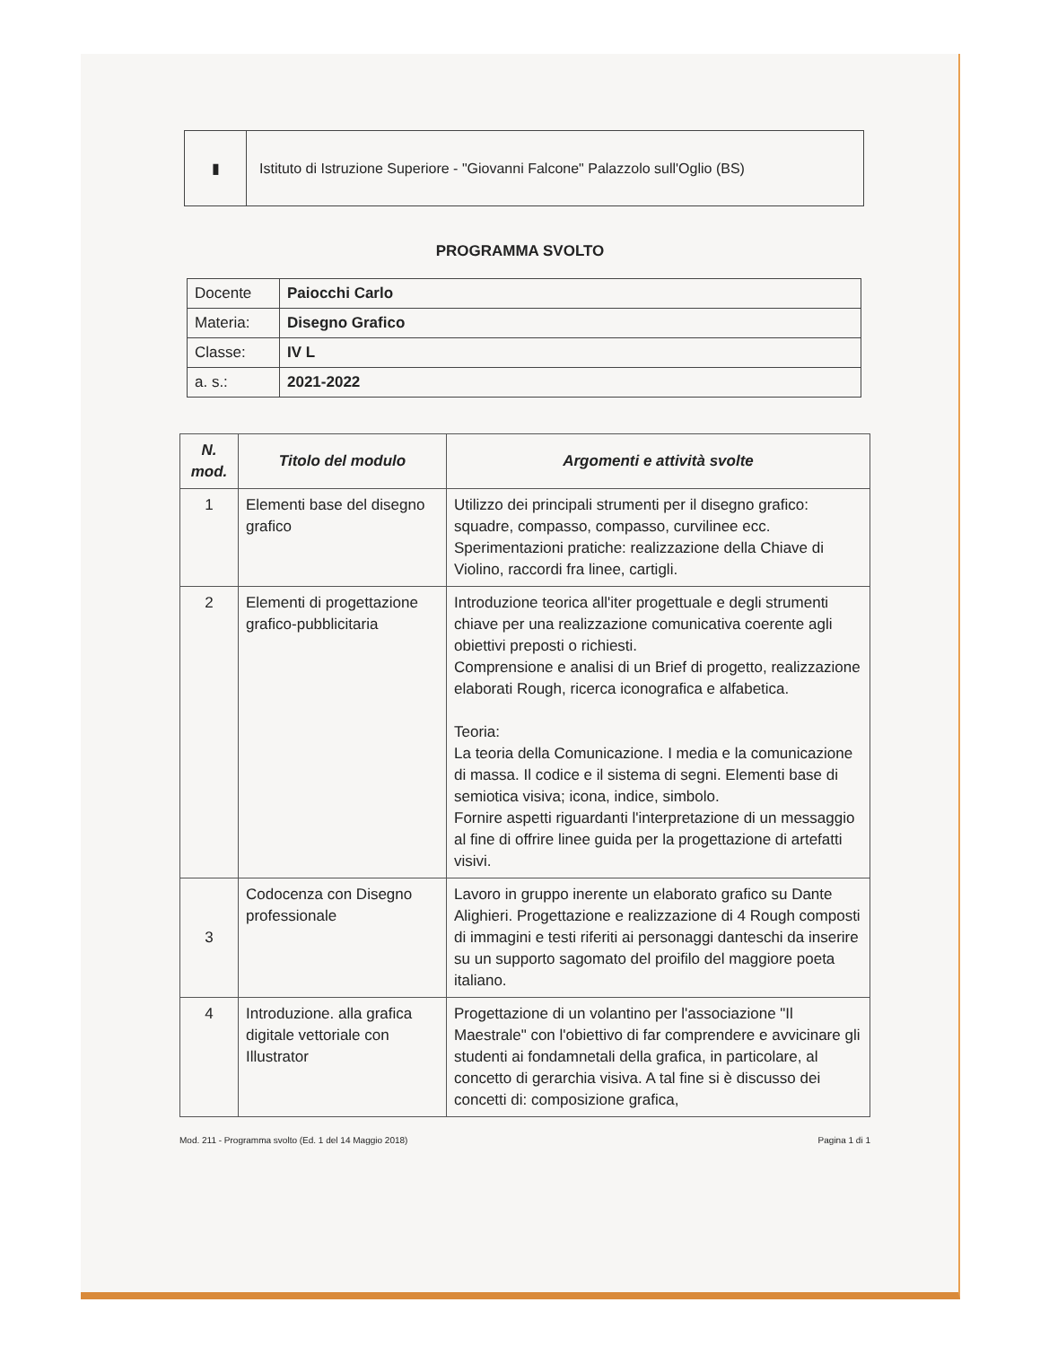| ▮ | Istituto di Istruzione Superiore - "Giovanni Falcone" Palazzolo sull'Oglio (BS) |
PROGRAMMA SVOLTO
| Docente | Paiocchi Carlo |
| Materia: | Disegno Grafico |
| Classe: | IV L |
| a. s.: | 2021-2022 |
| N. mod. | Titolo del modulo | Argomenti e attività svolte |
| --- | --- | --- |
| 1 | Elementi base del disegno grafico | Utilizzo dei principali strumenti per il disegno grafico: squadre, compasso, compasso, curvilinee ecc. Sperimentazioni pratiche: realizzazione della Chiave di Violino, raccordi fra linee, cartigli. |
| 2 | Elementi di progettazione grafico-pubblicitaria | Introduzione teorica all'iter progettuale e degli strumenti chiave per una realizzazione comunicativa coerente agli obiettivi preposti o richiesti. Comprensione e analisi di un Brief di progetto, realizzazione elaborati Rough, ricerca iconografica e alfabetica. Teoria: La teoria della Comunicazione. I media e la comunicazione di massa. Il codice e il sistema di segni. Elementi base di semiotica visiva; icona, indice, simbolo. Fornire aspetti riguardanti l'interpretazione di un messaggio al fine di offrire linee guida per la progettazione di artefatti visivi. |
| 3 | Codocenza con Disegno professionale | Lavoro in gruppo inerente un elaborato grafico su Dante Alighieri. Progettazione e realizzazione di 4 Rough composti di immagini e testi riferiti ai personaggi danteschi da inserire su un supporto sagomato del proifilo del maggiore poeta italiano. |
| 4 | Introduzione. alla grafica digitale vettoriale con Illustrator | Progettazione di un volantino per l'associazione "Il Maestrale" con l'obiettivo di far comprendere e avvicinare gli studenti ai fondamnetali della grafica, in particolare, al concetto di gerarchia visiva. A tal fine si è discusso dei concetti di: composizione grafica, |
Mod. 211 - Programma svolto (Ed. 1 del 14 Maggio 2018) Pagina 1 di 1